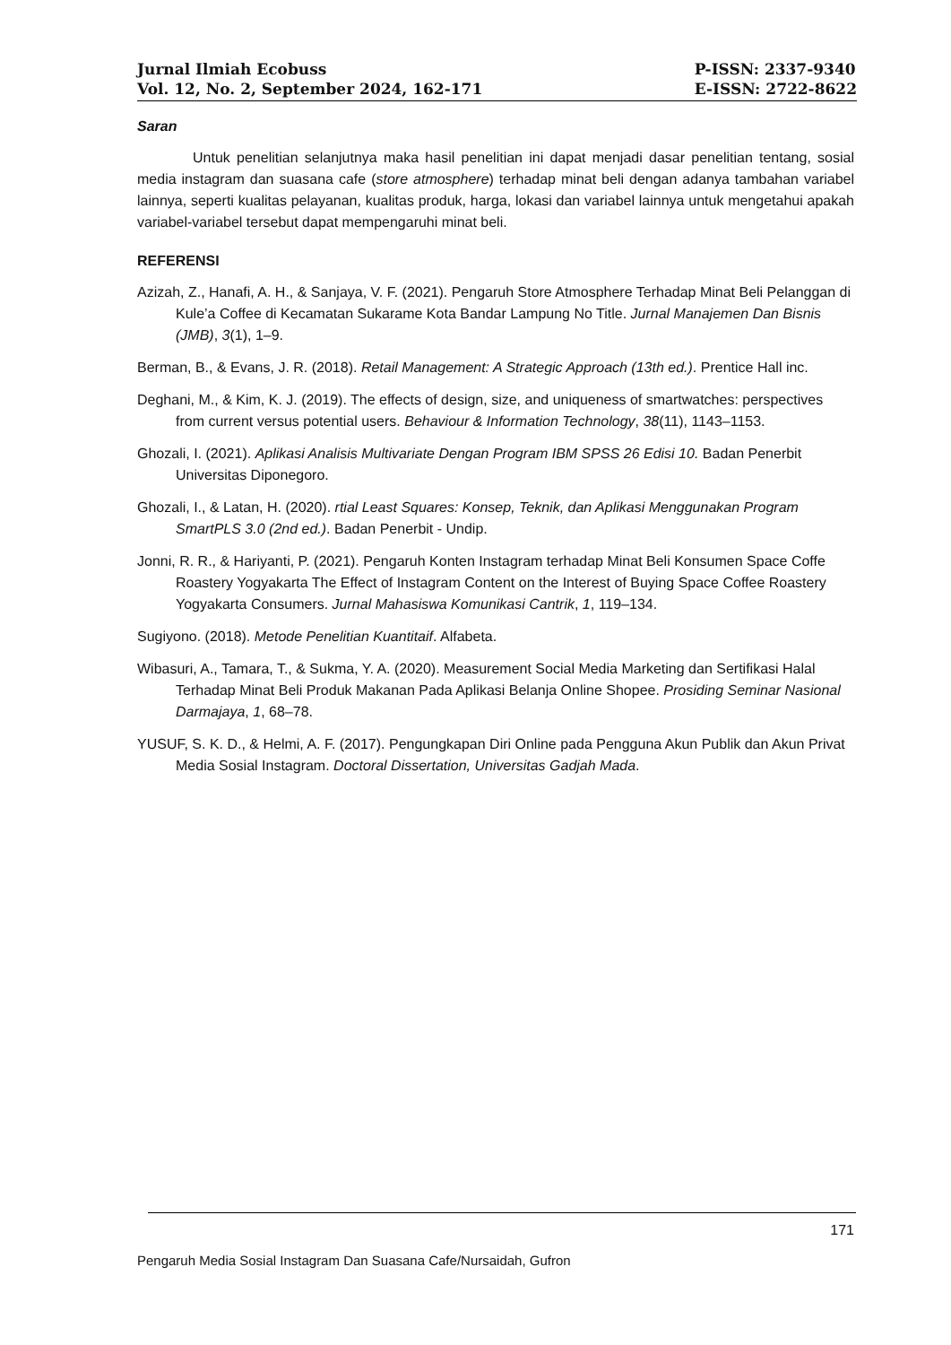Jurnal Ilmiah Ecobuss
Vol. 12, No. 2, September 2024, 162-171
P-ISSN: 2337-9340
E-ISSN: 2722-8622
Saran
Untuk penelitian selanjutnya maka hasil penelitian ini dapat menjadi dasar penelitian tentang, sosial media instagram dan suasana cafe (store atmosphere) terhadap minat beli dengan adanya tambahan variabel lainnya, seperti kualitas pelayanan, kualitas produk, harga, lokasi dan variabel lainnya untuk mengetahui apakah variabel-variabel tersebut dapat mempengaruhi minat beli.
REFERENSI
Azizah, Z., Hanafi, A. H., & Sanjaya, V. F. (2021). Pengaruh Store Atmosphere Terhadap Minat Beli Pelanggan di Kule’a Coffee di Kecamatan Sukarame Kota Bandar Lampung No Title. Jurnal Manajemen Dan Bisnis (JMB), 3(1), 1–9.
Berman, B., & Evans, J. R. (2018). Retail Management: A Strategic Approach (13th ed.). Prentice Hall inc.
Deghani, M., & Kim, K. J. (2019). The effects of design, size, and uniqueness of smartwatches: perspectives from current versus potential users. Behaviour & Information Technology, 38(11), 1143–1153.
Ghozali, I. (2021). Aplikasi Analisis Multivariate Dengan Program IBM SPSS 26 Edisi 10. Badan Penerbit Universitas Diponegoro.
Ghozali, I., & Latan, H. (2020). rtial Least Squares: Konsep, Teknik, dan Aplikasi Menggunakan Program SmartPLS 3.0 (2nd ed.). Badan Penerbit - Undip.
Jonni, R. R., & Hariyanti, P. (2021). Pengaruh Konten Instagram terhadap Minat Beli Konsumen Space Coffe Roastery Yogyakarta The Effect of Instagram Content on the Interest of Buying Space Coffee Roastery Yogyakarta Consumers. Jurnal Mahasiswa Komunikasi Cantrik, 1, 119–134.
Sugiyono. (2018). Metode Penelitian Kuantitaif. Alfabeta.
Wibasuri, A., Tamara, T., & Sukma, Y. A. (2020). Measurement Social Media Marketing dan Sertifikasi Halal Terhadap Minat Beli Produk Makanan Pada Aplikasi Belanja Online Shopee. Prosiding Seminar Nasional Darmajaya, 1, 68–78.
YUSUF, S. K. D., & Helmi, A. F. (2017). Pengungkapan Diri Online pada Pengguna Akun Publik dan Akun Privat Media Sosial Instagram. Doctoral Dissertation, Universitas Gadjah Mada.
171
Pengaruh Media Sosial Instagram Dan Suasana Cafe/Nursaidah, Gufron